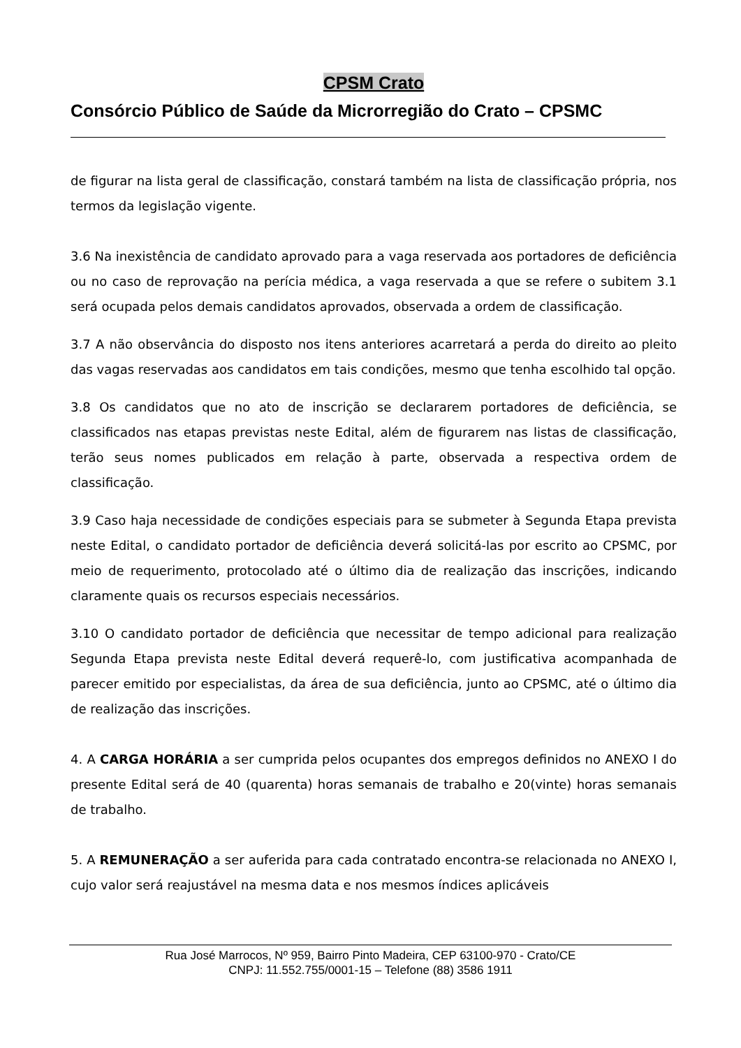CPSM Crato
Consórcio Público de Saúde da Microrregião do Crato – CPSMC
de figurar na lista geral de classificação, constará também na lista de classificação própria, nos termos da legislação vigente.
3.6 Na inexistência de candidato aprovado para a vaga reservada aos portadores de deficiência ou no caso de reprovação na perícia médica, a vaga reservada a que se refere o subitem 3.1 será ocupada pelos demais candidatos aprovados, observada a ordem de classificação.
3.7 A não observância do disposto nos itens anteriores acarretará a perda do direito ao pleito das vagas reservadas aos candidatos em tais condições, mesmo que tenha escolhido tal opção.
3.8 Os candidatos que no ato de inscrição se declararem portadores de deficiência, se classificados nas etapas previstas neste Edital, além de figurarem nas listas de classificação, terão seus nomes publicados em relação à parte, observada a respectiva ordem de classificação.
3.9 Caso haja necessidade de condições especiais para se submeter à Segunda Etapa prevista neste Edital, o candidato portador de deficiência deverá solicitá-las por escrito ao CPSMC, por meio de requerimento, protocolado até o último dia de realização das inscrições, indicando claramente quais os recursos especiais necessários.
3.10 O candidato portador de deficiência que necessitar de tempo adicional para realização Segunda Etapa prevista neste Edital deverá requerê-lo, com justificativa acompanhada de parecer emitido por especialistas, da área de sua deficiência, junto ao CPSMC, até o último dia de realização das inscrições.
4. A CARGA HORÁRIA a ser cumprida pelos ocupantes dos empregos definidos no ANEXO I do presente Edital será de 40 (quarenta) horas semanais de trabalho e 20(vinte) horas semanais de trabalho.
5. A REMUNERAÇÃO a ser auferida para cada contratado encontra-se relacionada no ANEXO I, cujo valor será reajustável na mesma data e nos mesmos índices aplicáveis
Rua José Marrocos, Nº 959, Bairro Pinto Madeira, CEP 63100-970 - Crato/CE
CNPJ: 11.552.755/0001-15 – Telefone (88) 3586 1911